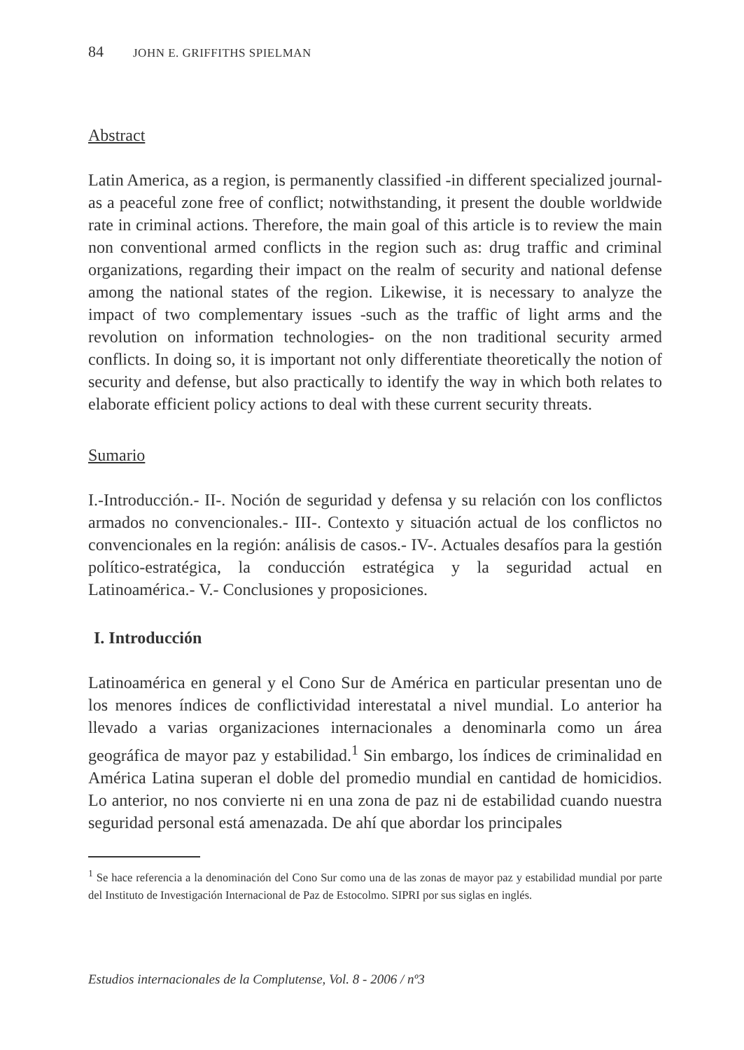84 JOHN E. GRIFFITHS SPIELMAN
Abstract
Latin America, as a region, is permanently classified -in different specialized journal- as a peaceful zone free of conflict; notwithstanding, it present the double worldwide rate in criminal actions. Therefore, the main goal of this article is to review the main non conventional armed conflicts in the region such as: drug traffic and criminal organizations, regarding their impact on the realm of security and national defense among the national states of the region. Likewise, it is necessary to analyze the impact of two complementary issues -such as the traffic of light arms and the revolution on information technologies- on the non traditional security armed conflicts. In doing so, it is important not only differentiate theoretically the notion of security and defense, but also practically to identify the way in which both relates to elaborate efficient policy actions to deal with these current security threats.
Sumario
I.-Introducción.- II-. Noción de seguridad y defensa y su relación con los conflictos armados no convencionales.- III-. Contexto y situación actual de los conflictos no convencionales en la región: análisis de casos.- IV-. Actuales desafíos para la gestión político-estratégica, la conducción estratégica y la seguridad actual en Latinoamérica.- V.- Conclusiones y proposiciones.
I. Introducción
Latinoamérica en general y el Cono Sur de América en particular presentan uno de los menores índices de conflictividad interestatal a nivel mundial. Lo anterior ha llevado a varias organizaciones internacionales a denominarla como un área geográfica de mayor paz y estabilidad.<sup>1</sup> Sin embargo, los índices de criminalidad en América Latina superan el doble del promedio mundial en cantidad de homicidios. Lo anterior, no nos convierte ni en una zona de paz ni de estabilidad cuando nuestra seguridad personal está amenazada. De ahí que abordar los principales
<sup>1</sup> Se hace referencia a la denominación del Cono Sur como una de las zonas de mayor paz y estabilidad mundial por parte del Instituto de Investigación Internacional de Paz de Estocolmo. SIPRI por sus siglas en inglés.
Estudios internacionales de la Complutense, Vol. 8 - 2006 / nº3